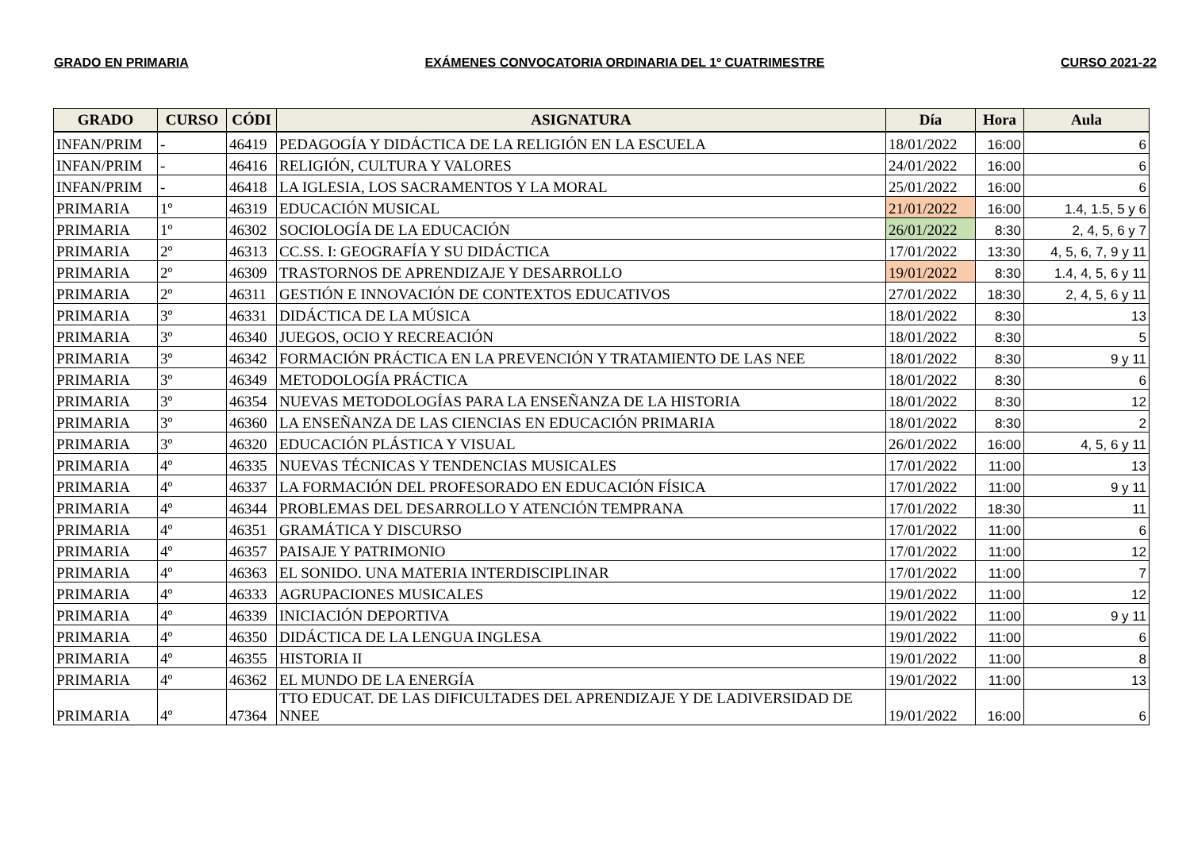GRADO EN PRIMARIA EXÁMENES CONVOCATORIA ORDINARIA DEL 1º CUATRIMESTRE CURSO 2021-22
| GRADO | CURSO | CÓDI | ASIGNATURA | Día | Hora | Aula |
| --- | --- | --- | --- | --- | --- | --- |
| INFAN/PRIM | - | 46419 | PEDAGOGÍA Y DIDÁCTICA DE LA RELIGIÓN EN LA ESCUELA | 18/01/2022 | 16:00 | 6 |
| INFAN/PRIM | - | 46416 | RELIGIÓN, CULTURA Y VALORES | 24/01/2022 | 16:00 | 6 |
| INFAN/PRIM | - | 46418 | LA IGLESIA, LOS SACRAMENTOS Y LA MORAL | 25/01/2022 | 16:00 | 6 |
| PRIMARIA | 1º | 46319 | EDUCACIÓN MUSICAL | 21/01/2022 | 16:00 | 1.4, 1.5, 5 y 6 |
| PRIMARIA | 1º | 46302 | SOCIOLOGÍA DE LA EDUCACIÓN | 26/01/2022 | 8:30 | 2, 4, 5, 6 y 7 |
| PRIMARIA | 2º | 46313 | CC.SS. I: GEOGRAFÍA Y SU DIDÁCTICA | 17/01/2022 | 13:30 | 4, 5, 6, 7, 9 y 11 |
| PRIMARIA | 2º | 46309 | TRASTORNOS DE APRENDIZAJE Y DESARROLLO | 19/01/2022 | 8:30 | 1.4, 4, 5, 6 y 11 |
| PRIMARIA | 2º | 46311 | GESTIÓN E INNOVACIÓN DE CONTEXTOS EDUCATIVOS | 27/01/2022 | 18:30 | 2, 4, 5, 6 y 11 |
| PRIMARIA | 3º | 46331 | DIDÁCTICA DE LA MÚSICA | 18/01/2022 | 8:30 | 13 |
| PRIMARIA | 3º | 46340 | JUEGOS, OCIO Y RECREACIÓN | 18/01/2022 | 8:30 | 5 |
| PRIMARIA | 3º | 46342 | FORMACIÓN PRÁCTICA EN LA PREVENCIÓN Y TRATAMIENTO DE LAS NEE | 18/01/2022 | 8:30 | 9 y 11 |
| PRIMARIA | 3º | 46349 | METODOLOGÍA PRÁCTICA | 18/01/2022 | 8:30 | 6 |
| PRIMARIA | 3º | 46354 | NUEVAS METODOLOGÍAS PARA LA ENSEÑANZA DE LA HISTORIA | 18/01/2022 | 8:30 | 12 |
| PRIMARIA | 3º | 46360 | LA ENSEÑANZA DE LAS CIENCIAS EN EDUCACIÓN PRIMARIA | 18/01/2022 | 8:30 | 2 |
| PRIMARIA | 3º | 46320 | EDUCACIÓN PLÁSTICA Y VISUAL | 26/01/2022 | 16:00 | 4, 5, 6 y 11 |
| PRIMARIA | 4º | 46335 | NUEVAS TÉCNICAS Y TENDENCIAS MUSICALES | 17/01/2022 | 11:00 | 13 |
| PRIMARIA | 4º | 46337 | LA FORMACIÓN DEL PROFESORADO EN EDUCACIÓN FÍSICA | 17/01/2022 | 11:00 | 9 y 11 |
| PRIMARIA | 4º | 46344 | PROBLEMAS DEL DESARROLLO Y ATENCIÓN TEMPRANA | 17/01/2022 | 18:30 | 11 |
| PRIMARIA | 4º | 46351 | GRAMÁTICA Y DISCURSO | 17/01/2022 | 11:00 | 6 |
| PRIMARIA | 4º | 46357 | PAISAJE Y PATRIMONIO | 17/01/2022 | 11:00 | 12 |
| PRIMARIA | 4º | 46363 | EL SONIDO. UNA MATERIA INTERDISCIPLINAR | 17/01/2022 | 11:00 | 7 |
| PRIMARIA | 4º | 46333 | AGRUPACIONES MUSICALES | 19/01/2022 | 11:00 | 12 |
| PRIMARIA | 4º | 46339 | INICIACIÓN DEPORTIVA | 19/01/2022 | 11:00 | 9 y 11 |
| PRIMARIA | 4º | 46350 | DIDÁCTICA DE LA LENGUA INGLESA | 19/01/2022 | 11:00 | 6 |
| PRIMARIA | 4º | 46355 | HISTORIA II | 19/01/2022 | 11:00 | 8 |
| PRIMARIA | 4º | 46362 | EL MUNDO DE LA ENERGÍA | 19/01/2022 | 11:00 | 13 |
| PRIMARIA | 4º | 47364 | TTO EDUCAT. DE LAS DIFICULTADES DEL APRENDIZAJE Y DE LADIVERSIDAD DE NNEE | 19/01/2022 | 16:00 | 6 |